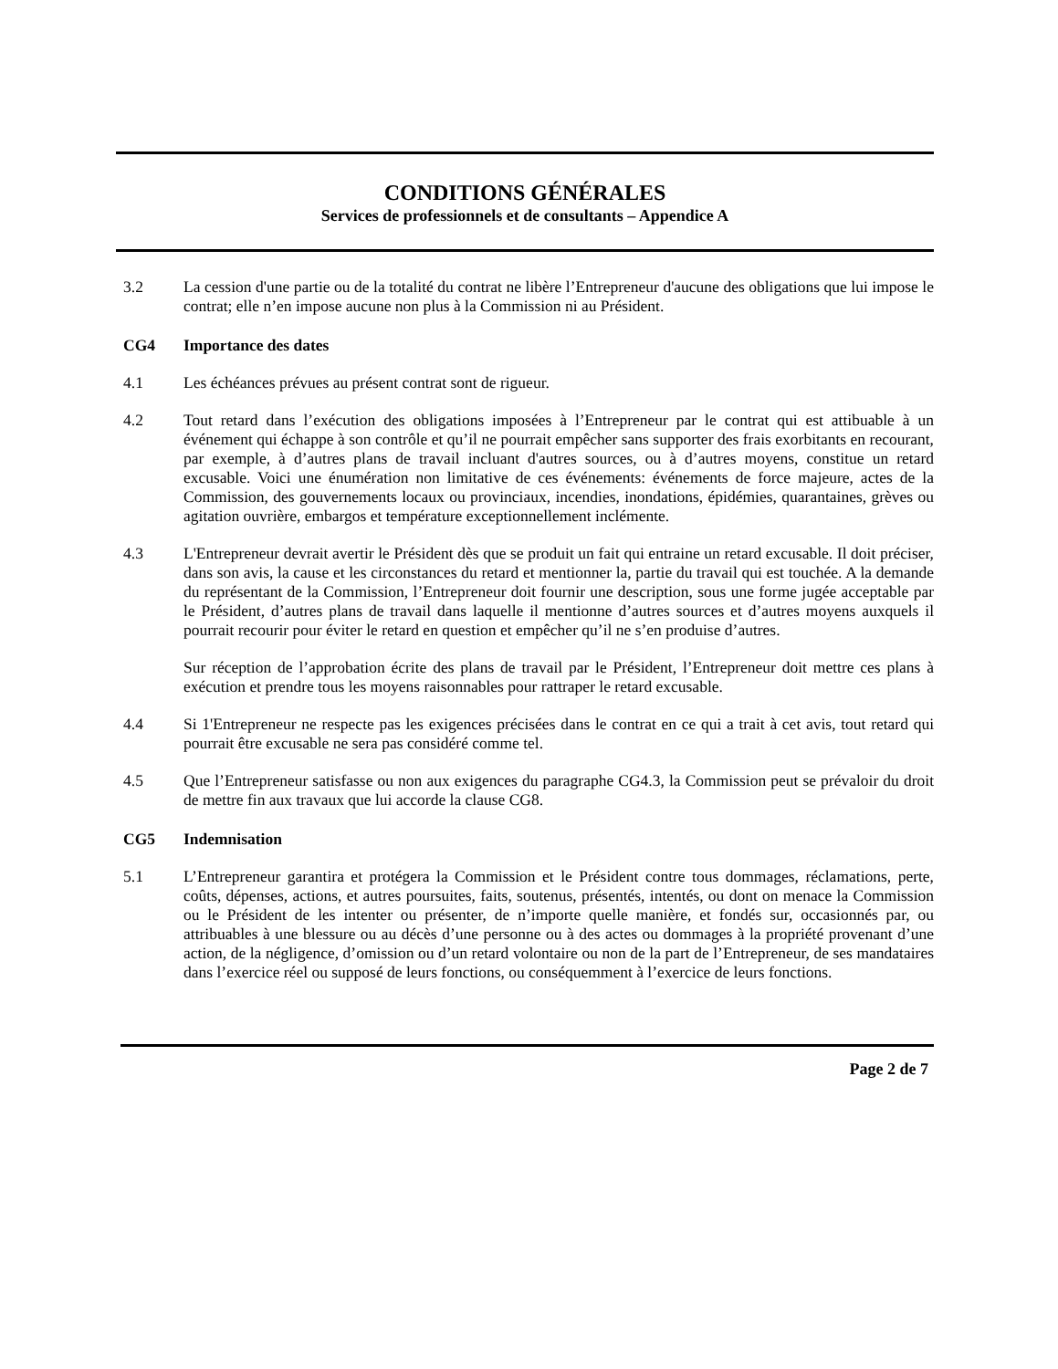CONDITIONS GÉNÉRALES
Services de professionnels et de consultants – Appendice A
3.2 La cession d'une partie ou de la totalité du contrat ne libère l’Entrepreneur d'aucune des obligations que lui impose le contrat; elle n’en impose aucune non plus à la Commission ni au Président.
CG4 Importance des dates
4.1 Les échéances prévues au présent contrat sont de rigueur.
4.2 Tout retard dans l’exécution des obligations imposées à l’Entrepreneur par le contrat qui est attibuable à un événement qui échappe à son contrôle et qu’il ne pourrait empêcher sans supporter des frais exorbitants en recourant, par exemple, à d’autres plans de travail incluant d'autres sources, ou à d’autres moyens, constitue un retard excusable. Voici une énumération non limitative de ces événements: événements de force majeure, actes de la Commission, des gouvernements locaux ou provinciaux, incendies, inondations, épidémies, quarantaines, grèves ou agitation ouvrière, embargos et température exceptionnellement inclémente.
4.3 L'Entrepreneur devrait avertir le Président dès que se produit un fait qui entraine un retard excusable. Il doit préciser, dans son avis, la cause et les circonstances du retard et mentionner la, partie du travail qui est touchée. A la demande du représentant de la Commission, l’Entrepreneur doit fournir une description, sous une forme jugée acceptable par le Président, d’autres plans de travail dans laquelle il mentionne d’autres sources et d’autres moyens auxquels il pourrait recourir pour éviter le retard en question et empêcher qu’il ne s’en produise d’autres.
Sur réception de l’approbation écrite des plans de travail par le Président, l’Entrepreneur doit mettre ces plans à exécution et prendre tous les moyens raisonnables pour rattraper le retard excusable.
4.4 Si 1'Entrepreneur ne respecte pas les exigences précisées dans le contrat en ce qui a trait à cet avis, tout retard qui pourrait être excusable ne sera pas considéré comme tel.
4.5 Que l’Entrepreneur satisfasse ou non aux exigences du paragraphe CG4.3, la Commission peut se prévaloir du droit de mettre fin aux travaux que lui accorde la clause CG8.
CG5 Indemnisation
5.1 L’Entrepreneur garantira et protégera la Commission et le Président contre tous dommages, réclamations, perte, coûts, dépenses, actions, et autres poursuites, faits, soutenus, présentés, intentés, ou dont on menace la Commission ou le Président de les intenter ou présenter, de n’importe quelle manière, et fondés sur, occasionnés par, ou attribuables à une blessure ou au décès d’une personne ou à des actes ou dommages à la propriété provenant d’une action, de la négligence, d’omission ou d’un retard volontaire ou non de la part de l’Entrepreneur, de ses mandataires dans l’exercice réel ou supposé de leurs fonctions, ou conséquemment à l’exercice de leurs fonctions.
Page 2 de 7